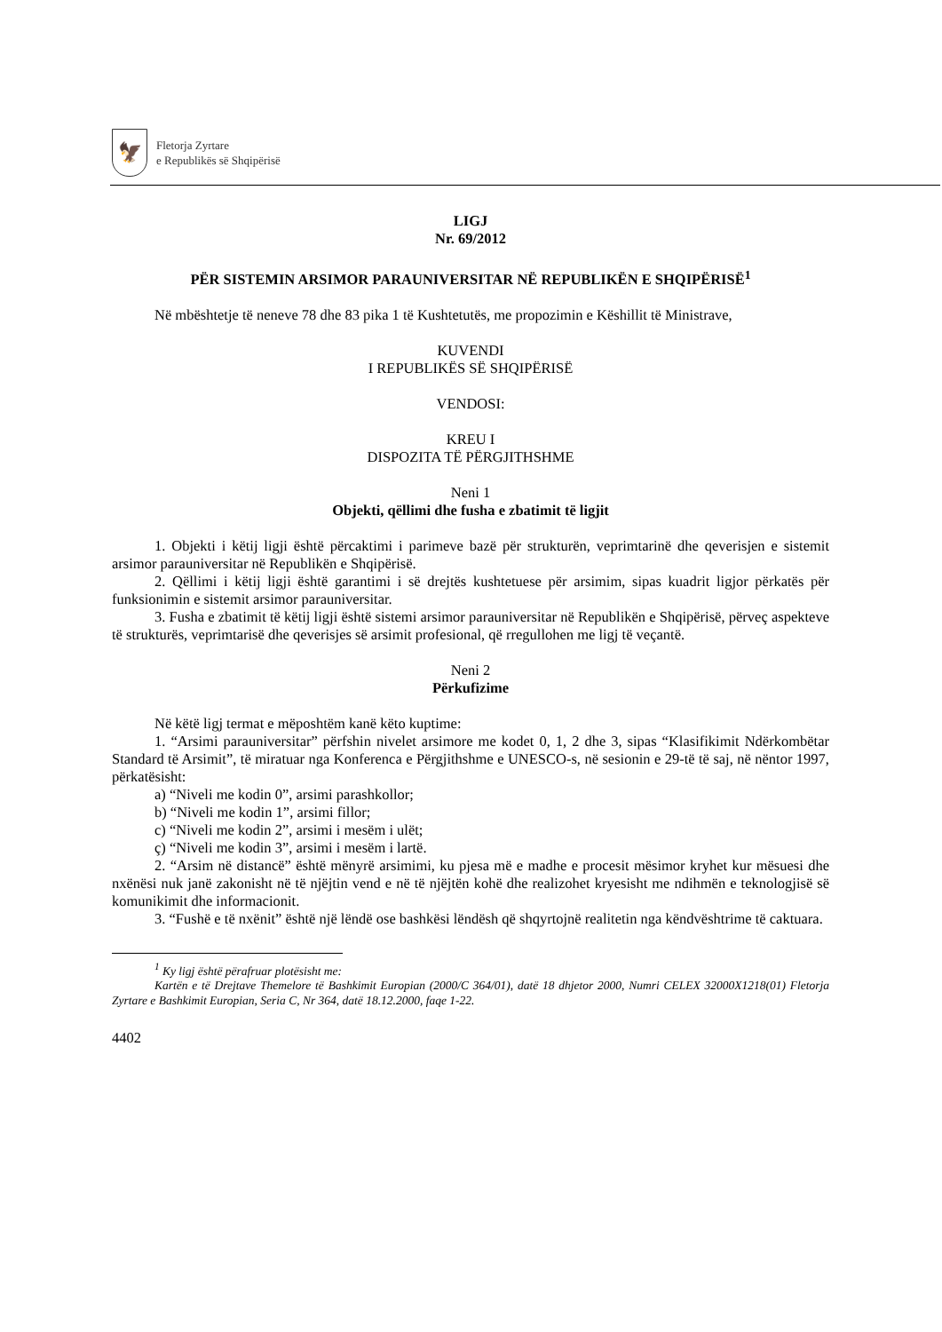🦅
Fletorja Zyrtare
e Republikës së Shqipërisë
LIGJ
Nr. 69/2012
PËR SISTEMIN ARSIMOR PARAUNIVERSITAR NË REPUBLIKËN E SHQIPËRISË<sup>1</sup>
Në mbështetje të neneve 78 dhe 83 pika 1 të Kushtetutës, me propozimin e Këshillit të Ministrave,
KUVENDI
I REPUBLIKËS SË SHQIPËRISË
VENDOSI:
KREU I
DISPOZITA TË PËRGJITHSHME
Neni 1
Objekti, qëllimi dhe fusha e zbatimit të ligjit
1. Objekti i këtij ligji është përcaktimi i parimeve bazë për strukturën, veprimtarinë dhe qeverisjen e sistemit arsimor parauniversitar në Republikën e Shqipërisë.
2. Qëllimi i këtij ligji është garantimi i së drejtës kushtetuese për arsimim, sipas kuadrit ligjor përkatës për funksionimin e sistemit arsimor parauniversitar.
3. Fusha e zbatimit të këtij ligji është sistemi arsimor parauniversitar në Republikën e Shqipërisë, përveç aspekteve të strukturës, veprimtarisë dhe qeverisjes së arsimit profesional, që rregullohen me ligj të veçantë.
Neni 2
Përkufizime
Në këtë ligj termat e mëposhtëm kanë këto kuptime:
1. “Arsimi parauniversitar” përfshin nivelet arsimore me kodet 0, 1, 2 dhe 3, sipas “Klasifikimit Ndërkombëtar Standard të Arsimit”, të miratuar nga Konferenca e Përgjithshme e UNESCO-s, në sesionin e 29-të të saj, në nëntor 1997, përkatësisht:
a) “Niveli me kodin 0”, arsimi parashkollor;
b) “Niveli me kodin 1”, arsimi fillor;
c) “Niveli me kodin 2”, arsimi i mesëm i ulët;
ç) “Niveli me kodin 3”, arsimi i mesëm i lartë.
2. “Arsim në distancë” është mënyrë arsimimi, ku pjesa më e madhe e procesit mësimor kryhet kur mësuesi dhe nxënësi nuk janë zakonisht në të njëjtin vend e në të njëjtën kohë dhe realizohet kryesisht me ndihmën e teknologjisë së komunikimit dhe informacionit.
3. “Fushë e të nxënit” është një lëndë ose bashkësi lëndësh që shqyrtojnë realitetin nga këndvështrime të caktuara.
<sup>1</sup> Ky ligj është përafruar plotësisht me:
Kartën e të Drejtave Themelore të Bashkimit Europian (2000/C 364/01), datë 18 dhjetor 2000, Numri CELEX 32000X1218(01) Fletorja Zyrtare e Bashkimit Europian, Seria C, Nr 364, datë 18.12.2000, faqe 1-22.
4402